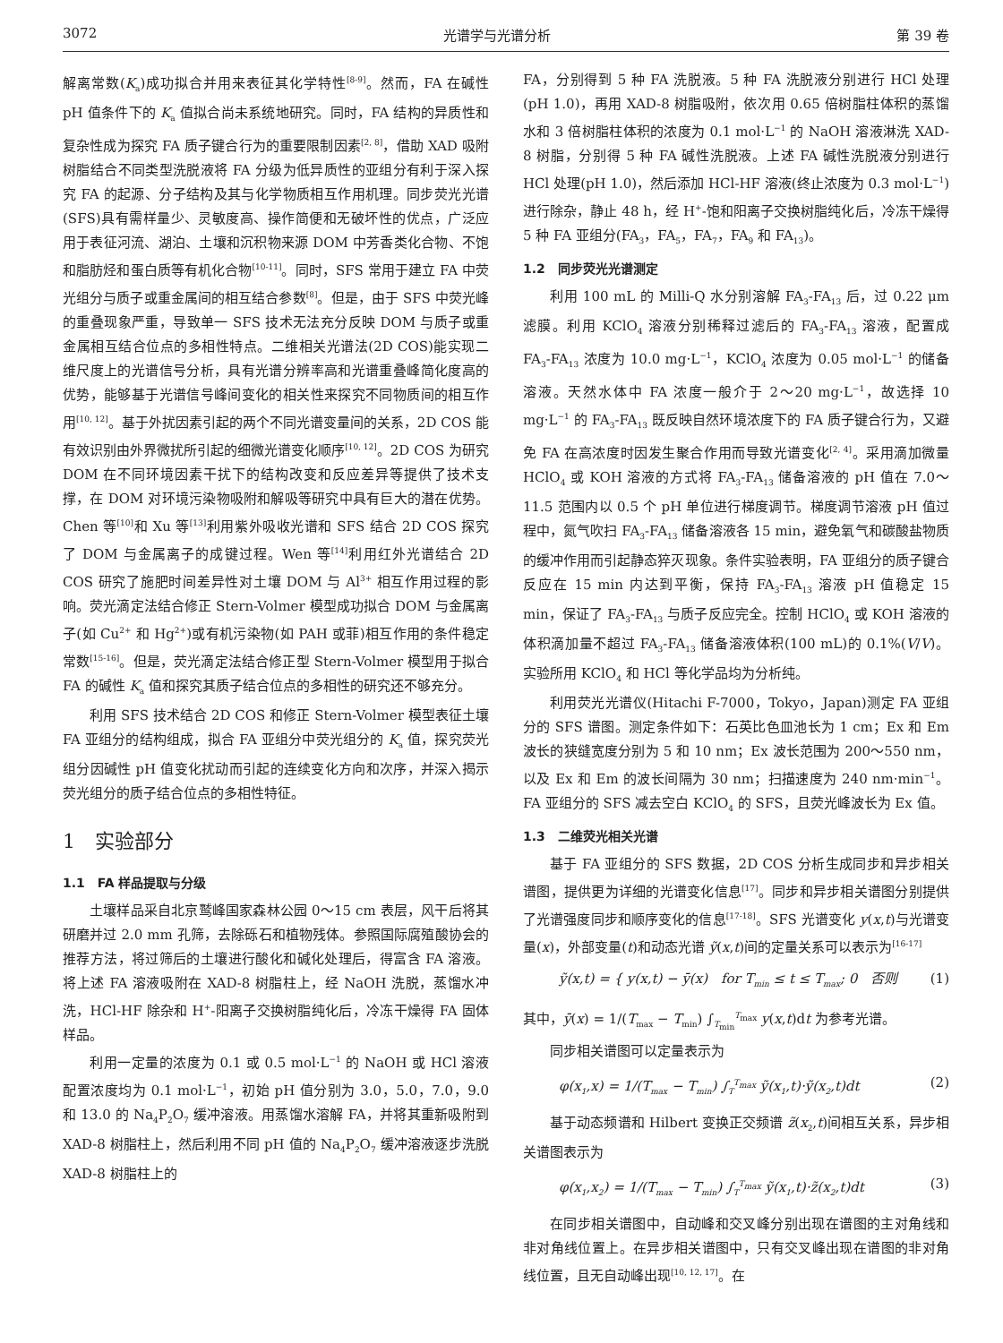3072 光谱学与光谱分析 第 39 卷
解离常数(K<sub>a</sub>)成功拟合并用来表征其化学特性<sup>[8-9]</sup>。然而，FA 在碱性 pH 值条件下的 K<sub>a</sub> 值拟合尚未系统地研究。同时，FA 结构的异质性和复杂性成为探究 FA 质子键合行为的重要限制因素<sup>[2, 8]</sup>，借助 XAD 吸附树脂结合不同类型洗脱液将 FA 分级为低异质性的亚组分有利于深入探究 FA 的起源、分子结构及其与化学物质相互作用机理。同步荧光光谱(SFS)具有需样量少、灵敏度高、操作简便和无破坏性的优点，广泛应用于表征河流、湖泊、土壤和沉积物来源 DOM 中芳香类化合物、不饱和脂肪烃和蛋白质等有机化合物<sup>[10-11]</sup>。同时，SFS 常用于建立 FA 中荧光组分与质子或重金属间的相互结合参数<sup>[8]</sup>。但是，由于 SFS 中荧光峰的重叠现象严重，导致单一 SFS 技术无法充分反映 DOM 与质子或重金属相互结合位点的多相性特点。二维相关光谱法(2D COS)能实现二维尺度上的光谱信号分析，具有光谱分辨率高和光谱重叠峰简化度高的优势，能够基于光谱信号峰间变化的相关性来探究不同物质间的相互作用<sup>[10, 12]</sup>。基于外扰因素引起的两个不同光谱变量间的关系，2D COS 能有效识别由外界微扰所引起的细微光谱变化顺序<sup>[10, 12]</sup>。2D COS 为研究 DOM 在不同环境因素干扰下的结构改变和反应差异等提供了技术支撑，在 DOM 对环境污染物吸附和解吸等研究中具有巨大的潜在优势。Chen 等<sup>[10]</sup>和 Xu 等<sup>[13]</sup>利用紫外吸收光谱和 SFS 结合 2D COS 探究了 DOM 与金属离子的成键过程。Wen 等<sup>[14]</sup>利用红外光谱结合 2D COS 研究了施肥时间差异性对土壤 DOM 与 Al<sup>3+</sup> 相互作用过程的影响。荧光滴定法结合修正 Stern-Volmer 模型成功拟合 DOM 与金属离子(如 Cu<sup>2+</sup> 和 Hg<sup>2+</sup>)或有机污染物(如 PAH 或菲)相互作用的条件稳定常数<sup>[15-16]</sup>。但是，荧光滴定法结合修正型 Stern-Volmer 模型用于拟合 FA 的碱性 K<sub>a</sub> 值和探究其质子结合位点的多相性的研究还不够充分。
利用 SFS 技术结合 2D COS 和修正 Stern-Volmer 模型表征土壤 FA 亚组分的结构组成，拟合 FA 亚组分中荧光组分的 K<sub>a</sub> 值，探究荧光组分因碱性 pH 值变化扰动而引起的连续变化方向和次序，并深入揭示荧光组分的质子结合位点的多相性特征。
1　实验部分
1.1　FA 样品提取与分级
土壤样品采自北京鹫峰国家森林公园 0～15 cm 表层，风干后将其研磨并过 2.0 mm 孔筛，去除砾石和植物残体。参照国际腐殖酸协会的推荐方法，将过筛后的土壤进行酸化和碱化处理后，得富含 FA 溶液。将上述 FA 溶液吸附在 XAD-8 树脂柱上，经 NaOH 洗脱，蒸馏水冲洗，HCl-HF 除杂和 H<sup>+</sup>-阳离子交换树脂纯化后，冷冻干燥得 FA 固体样品。
利用一定量的浓度为 0.1 或 0.5 mol·L<sup>−1</sup> 的 NaOH 或 HCl 溶液配置浓度均为 0.1 mol·L<sup>−1</sup>，初始 pH 值分别为 3.0，5.0，7.0，9.0 和 13.0 的 Na<sub>4</sub>P<sub>2</sub>O<sub>7</sub> 缓冲溶液。用蒸馏水溶解 FA，并将其重新吸附到 XAD-8 树脂柱上，然后利用不同 pH 值的 Na<sub>4</sub>P<sub>2</sub>O<sub>7</sub> 缓冲溶液逐步洗脱 XAD-8 树脂柱上的
FA，分别得到 5 种 FA 洗脱液。5 种 FA 洗脱液分别进行 HCl 处理(pH 1.0)，再用 XAD-8 树脂吸附，依次用 0.65 倍树脂柱体积的蒸馏水和 3 倍树脂柱体积的浓度为 0.1 mol·L<sup>−1</sup> 的 NaOH 溶液淋洗 XAD-8 树脂，分别得 5 种 FA 碱性洗脱液。上述 FA 碱性洗脱液分别进行 HCl 处理(pH 1.0)，然后添加 HCl-HF 溶液(终止浓度为 0.3 mol·L<sup>−1</sup>)进行除杂，静止 48 h，经 H<sup>+</sup>-饱和阳离子交换树脂纯化后，冷冻干燥得 5 种 FA 亚组分(FA<sub>3</sub>，FA<sub>5</sub>，FA<sub>7</sub>，FA<sub>9</sub> 和 FA<sub>13</sub>)。
1.2　同步荧光光谱测定
利用 100 mL 的 Milli-Q 水分别溶解 FA<sub>3</sub>-FA<sub>13</sub> 后，过 0.22 μm 滤膜。利用 KClO<sub>4</sub> 溶液分别稀释过滤后的 FA<sub>3</sub>-FA<sub>13</sub> 溶液，配置成 FA<sub>3</sub>-FA<sub>13</sub> 浓度为 10.0 mg·L<sup>−1</sup>，KClO<sub>4</sub> 浓度为 0.05 mol·L<sup>−1</sup> 的储备溶液。天然水体中 FA 浓度一般介于 2～20 mg·L<sup>−1</sup>，故选择 10 mg·L<sup>−1</sup> 的 FA<sub>3</sub>-FA<sub>13</sub> 既反映自然环境浓度下的 FA 质子键合行为，又避免 FA 在高浓度时因发生聚合作用而导致光谱变化<sup>[2, 4]</sup>。采用滴加微量 HClO<sub>4</sub> 或 KOH 溶液的方式将 FA<sub>3</sub>-FA<sub>13</sub> 储备溶液的 pH 值在 7.0～11.5 范围内以 0.5 个 pH 单位进行梯度调节。梯度调节溶液 pH 值过程中，氮气吹扫 FA<sub>3</sub>-FA<sub>13</sub> 储备溶液各 15 min，避免氧气和碳酸盐物质的缓冲作用而引起静态猝灭现象。条件实验表明，FA 亚组分的质子键合反应在 15 min 内达到平衡，保持 FA<sub>3</sub>-FA<sub>13</sub> 溶液 pH 值稳定 15 min，保证了 FA<sub>3</sub>-FA<sub>13</sub> 与质子反应完全。控制 HClO<sub>4</sub> 或 KOH 溶液的体积滴加量不超过 FA<sub>3</sub>-FA<sub>13</sub> 储备溶液体积(100 mL)的 0.1%(V/V)。实验所用 KClO<sub>4</sub> 和 HCl 等化学品均为分析纯。
利用荧光光谱仪(Hitachi F-7000，Tokyo，Japan)测定 FA 亚组分的 SFS 谱图。测定条件如下：石英比色皿池长为 1 cm；Ex 和 Em 波长的狭缝宽度分别为 5 和 10 nm；Ex 波长范围为 200～550 nm，以及 Ex 和 Em 的波长间隔为 30 nm；扫描速度为 240 nm·min<sup>−1</sup>。FA 亚组分的 SFS 减去空白 KClO<sub>4</sub> 的 SFS，且荧光峰波长为 Ex 值。
1.3　二维荧光相关光谱
基于 FA 亚组分的 SFS 数据，2D COS 分析生成同步和异步相关谱图，提供更为详细的光谱变化信息<sup>[17]</sup>。同步和异步相关谱图分别提供了光谱强度同步和顺序变化的信息<sup>[17-18]</sup>。SFS 光谱变化 y(x,t)与光谱变量(x)，外部变量(t)和动态光谱 ỹ(x,t)间的定量关系可以表示为<sup>[16-17]</sup>
ỹ(x,t) = { y(x,t) − ȳ(x)　for T<sub>min</sub> ≤ t ≤ T<sub>max</sub>; 0　否则 (1)
其中，ȳ(x) = 1/(T<sub>max</sub> − T<sub>min</sub>) ∫<sub>T<sub>min</sub></sub><sup>T<sub>max</sub></sup> y(x,t)dt 为参考光谱。
同步相关谱图可以定量表示为
φ(x<sub>1</sub>,x) = 1/(T<sub>max</sub> − T<sub>min</sub>) ∫<sub>T</sub><sup>T<sub>max</sub></sup> ỹ(x<sub>1</sub>,t)·ỹ(x<sub>2</sub>,t)dt (2)
基于动态频谱和 Hilbert 变换正交频谱 z̃(x<sub>2</sub>,t)间相互关系，异步相关谱图表示为
φ(x<sub>1</sub>,x<sub>2</sub>) = 1/(T<sub>max</sub> − T<sub>min</sub>) ∫<sub>T</sub><sup>T<sub>max</sub></sup> ỹ(x<sub>1</sub>,t)·z̃(x<sub>2</sub>,t)dt (3)
在同步相关谱图中，自动峰和交叉峰分别出现在谱图的主对角线和非对角线位置上。在异步相关谱图中，只有交叉峰出现在谱图的非对角线位置，且无自动峰出现<sup>[10, 12, 17]</sup>。在